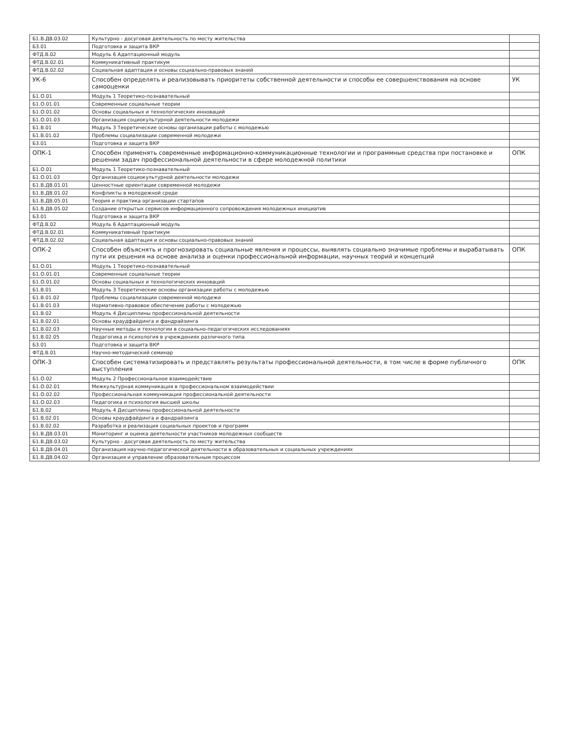| Б1.В.ДВ.03.02 | Культурно - досуговая деятельность по месту жительства | |
| Б3.01 | Подготовка и защита ВКР | |
| ФТД.В.02 | Модуль 6 Адаптационный модуль | |
| ФТД.В.02.01 | Коммуникативный практикум | |
| ФТД.В.02.02 | Социальная адаптация и основы социально-правовых знаний | |
| УК-6 | Способен определять и реализовывать приоритеты собственной деятельности и способы ее совершенствования на основе самооценки | УК |
| Б1.О.01 | Модуль 1 Теоретико-познавательный | |
| Б1.О.01.01 | Современные социальные теории | |
| Б1.О.01.02 | Основы социальных и технологических инноваций | |
| Б1.О.01.03 | Организация социокультурной деятельности молодежи | |
| Б1.В.01 | Модуль 3 Теоретические основы организации работы с молодежью | |
| Б1.В.01.02 | Проблемы социализации современной молодежи | |
| Б3.01 | Подготовка и защита ВКР | |
| ОПК-1 | Способен применять современные информационно-коммуникационные технологии и программные средства при постановке и решении задач профессиональной деятельности в сфере молодежной политики | ОПК |
| Б1.О.01 | Модуль 1 Теоретико-познавательный | |
| Б1.О.01.03 | Организация социокультурной деятельности молодежи | |
| Б1.В.ДВ.01.01 | Ценностные ориентации современной молодежи | |
| Б1.В.ДВ.01.02 | Конфликты в молодежной среде | |
| Б1.В.ДВ.05.01 | Теория и практика организации стартапов | |
| Б1.В.ДВ.05.02 | Создание открытых сервисов информационного сопровождения молодежных инициатив | |
| Б3.01 | Подготовка и защита ВКР | |
| ФТД.В.02 | Модуль 6 Адаптационный модуль | |
| ФТД.В.02.01 | Коммуникативный практикум | |
| ФТД.В.02.02 | Социальная адаптация и основы социально-правовых знаний | |
| ОПК-2 | Способен объяснять и прогнозировать социальные явления и процессы, выявлять социально значимые проблемы и вырабатывать пути их решения на основе анализа и оценки профессиональной информации, научных теорий и концепций | ОПК |
| Б1.О.01 | Модуль 1 Теоретико-познавательный | |
| Б1.О.01.01 | Современные социальные теории | |
| Б1.О.01.02 | Основы социальных и технологических инноваций | |
| Б1.В.01 | Модуль 3 Теоретические основы организации работы с молодежью | |
| Б1.В.01.02 | Проблемы социализации современной молодежи | |
| Б1.В.01.03 | Нормативно-правовое обеспечение работы с молодежью | |
| Б1.В.02 | Модуль 4 Дисциплины профессиональной деятельности | |
| Б1.В.02.01 | Основы краудфайдинга и фандрайзинга | |
| Б1.В.02.03 | Научные методы и технологии в социально-педагогических исследованиях | |
| Б1.В.02.05 | Педагогика и психология в учреждениях различного типа | |
| Б3.01 | Подготовка и защита ВКР | |
| ФТД.В.01 | Научно-методический семинар | |
| ОПК-3 | Способен систематизировать и представлять результаты профессиональной деятельности, в том числе в форме публичного выступления | ОПК |
| Б1.О.02 | Модуль 2 Профессиональное взаимодействие | |
| Б1.О.02.01 | Межкультурная коммуникация в профессиональном взаимодействии | |
| Б1.О.02.02 | Профессиональная коммуникация профессиональной деятельности | |
| Б1.О.02.03 | Педагогика и психология высшей школы | |
| Б1.В.02 | Модуль 4 Дисциплины профессиональной деятельности | |
| Б1.В.02.01 | Основы краудфайдинга и фандрайзинга | |
| Б1.В.02.02 | Разработка и реализация социальных проектов и программ | |
| Б1.В.ДВ.03.01 | Мониторинг и оценка деятельности участников молодежных сообществ | |
| Б1.В.ДВ.03.02 | Культурно - досуговая деятельность по месту жительства | |
| Б1.В.ДВ.04.01 | Организация научно-педагогической деятельности в образовательных и социальных учреждениях | |
| Б1.В.ДВ.04.02 | Организация и управление образовательным процессом | |